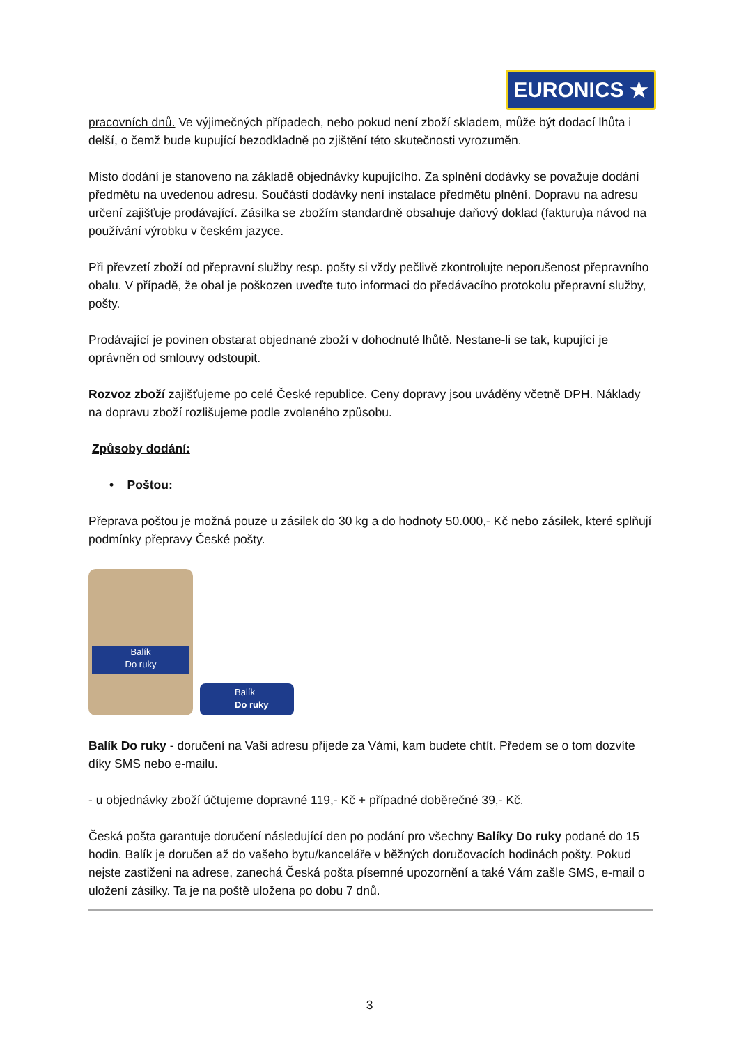EURONICS ★
pracovních dnů. Ve výjimečných případech, nebo pokud není zboží skladem, může být dodací lhůta i delší, o čemž bude kupující bezodkladně po zjištění této skutečnosti vyrozuměn.
Místo dodání je stanoveno na základě objednávky kupujícího. Za splnění dodávky se považuje dodání předmětu na uvedenou adresu. Součástí dodávky není instalace předmětu plnění. Dopravu na adresu určení zajišťuje prodávající. Zásilka se zbožím standardně obsahuje daňový doklad (fakturu)a návod na používání výrobku v českém jazyce.
Při převzetí zboží od přepravní služby resp. pošty si vždy pečlivě zkontrolujte neporušenost přepravního obalu. V případě, že obal je poškozen uveďte tuto informaci do předávacího protokolu přepravní služby, pošty.
Prodávající je povinen obstarat objednané zboží v dohodnuté lhůtě. Nestane-li se tak, kupující je oprávněn od smlouvy odstoupit.
Rozvoz zboží zajišťujeme po celé České republice. Ceny dopravy jsou uváděny včetně DPH. Náklady na dopravu zboží rozlišujeme podle zvoleného způsobu.
Způsoby dodání:
• Poštou:
Přeprava poštou je možná pouze u zásilek do 30 kg a do hodnoty 50.000,- Kč nebo zásilek, které splňují podmínky přepravy České pošty.
Balík
Do ruky
Balík
Do ruky
Balík Do ruky - doručení na Vaši adresu přijede za Vámi, kam budete chtít. Předem se o tom dozvíte díky SMS nebo e-mailu.
- u objednávky zboží účtujeme dopravné 119,- Kč + případné doběrečné 39,- Kč.
Česká pošta garantuje doručení následující den po podání pro všechny Balíky Do ruky podané do 15 hodin. Balík je doručen až do vašeho bytu/kanceláře v běžných doručovacích hodinách pošty. Pokud nejste zastiženi na adrese, zanechá Česká pošta písemné upozornění a také Vám zašle SMS, e-mail o uložení zásilky. Ta je na poště uložena po dobu 7 dnů.
3